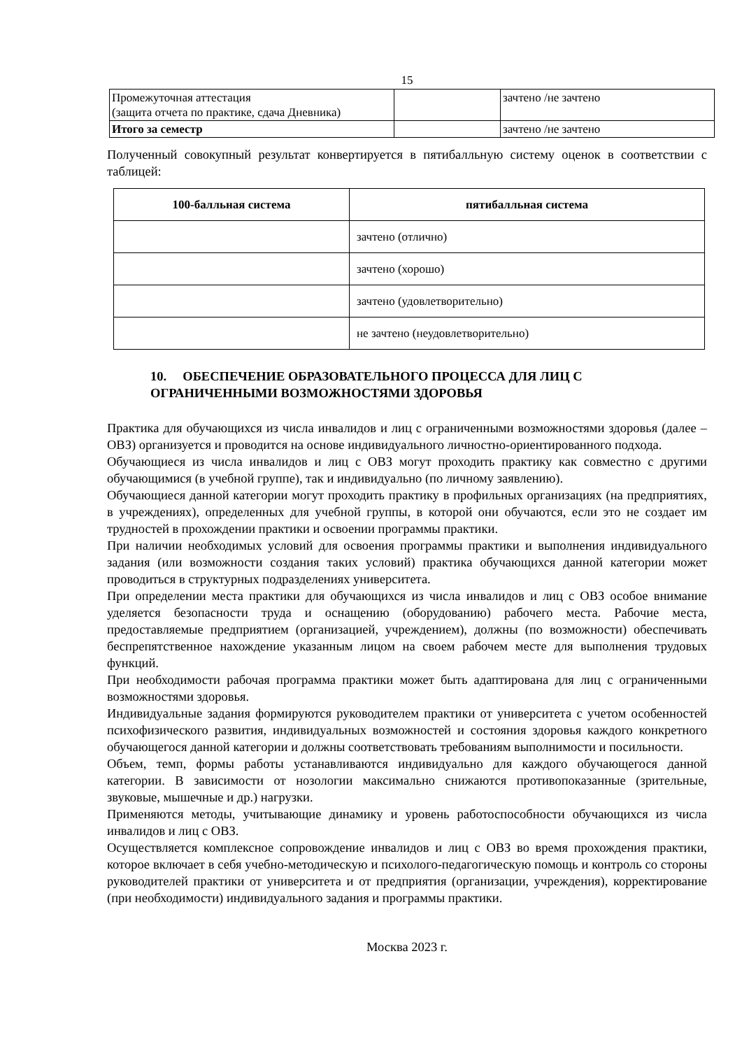15
| Промежуточная аттестация (защита отчета по практике, сдача Дневника) | | зачтено /не зачтено |
| Итого за семестр | | зачтено /не зачтено |
Полученный совокупный результат конвертируется в пятибалльную систему оценок в соответствии с таблицей:
| 100-балльная система | пятибалльная система |
| --- | --- |
| | зачтено (отлично) |
| | зачтено (хорошо) |
| | зачтено (удовлетворительно) |
| | не зачтено (неудовлетворительно) |
10. ОБЕСПЕЧЕНИЕ ОБРАЗОВАТЕЛЬНОГО ПРОЦЕССА ДЛЯ ЛИЦ С ОГРАНИЧЕННЫМИ ВОЗМОЖНОСТЯМИ ЗДОРОВЬЯ
Практика для обучающихся из числа инвалидов и лиц с ограниченными возможностями здоровья (далее – ОВЗ) организуется и проводится на основе индивидуального личностно-ориентированного подхода.
Обучающиеся из числа инвалидов и лиц с ОВЗ могут проходить практику как совместно с другими обучающимися (в учебной группе), так и индивидуально (по личному заявлению).
Обучающиеся данной категории могут проходить практику в профильных организациях (на предприятиях, в учреждениях), определенных для учебной группы, в которой они обучаются, если это не создает им трудностей в прохождении практики и освоении программы практики.
При наличии необходимых условий для освоения программы практики и выполнения индивидуального задания (или возможности создания таких условий) практика обучающихся данной категории может проводиться в структурных подразделениях университета.
При определении места практики для обучающихся из числа инвалидов и лиц с ОВЗ особое внимание уделяется безопасности труда и оснащению (оборудованию) рабочего места. Рабочие места, предоставляемые предприятием (организацией, учреждением), должны (по возможности) обеспечивать беспрепятственное нахождение указанным лицом на своем рабочем месте для выполнения трудовых функций.
При необходимости рабочая программа практики может быть адаптирована для лиц с ограниченными возможностями здоровья.
Индивидуальные задания формируются руководителем практики от университета с учетом особенностей психофизического развития, индивидуальных возможностей и состояния здоровья каждого конкретного обучающегося данной категории и должны соответствовать требованиям выполнимости и посильности.
Объем, темп, формы работы устанавливаются индивидуально для каждого обучающегося данной категории. В зависимости от нозологии максимально снижаются противопоказанные (зрительные, звуковые, мышечные и др.) нагрузки.
Применяются методы, учитывающие динамику и уровень работоспособности обучающихся из числа инвалидов и лиц с ОВЗ.
Осуществляется комплексное сопровождение инвалидов и лиц с ОВЗ во время прохождения практики, которое включает в себя учебно-методическую и психолого-педагогическую помощь и контроль со стороны руководителей практики от университета и от предприятия (организации, учреждения), корректирование (при необходимости) индивидуального задания и программы практики.
Москва 2023 г.